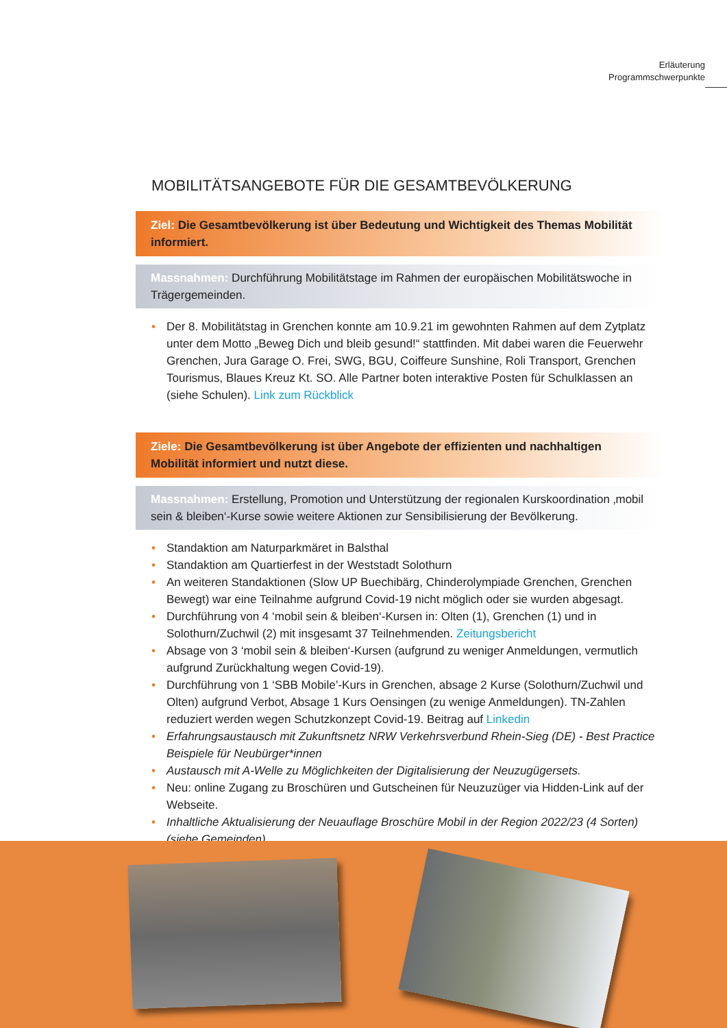Erläuterung
Programmschwerpunkte
MOBILITÄTSANGEBOTE FÜR DIE GESAMTBEVÖLKERUNG
Ziel: Die Gesamtbevölkerung ist über Bedeutung und Wichtigkeit des Themas Mobilität informiert.
Massnahmen: Durchführung Mobilitätstage im Rahmen der europäischen Mobilitätswoche in Trägergemeinden.
Der 8. Mobilitätstag in Grenchen konnte am 10.9.21 im gewohnten Rahmen auf dem Zytplatz unter dem Motto „Beweg Dich und bleib gesund!“ stattfinden. Mit dabei waren die Feuerwehr Grenchen, Jura Garage O. Frei, SWG, BGU, Coiffeure Sunshine, Roli Transport, Grenchen Tourismus, Blaues Kreuz Kt. SO. Alle Partner boten interaktive Posten für Schulklassen an (siehe Schulen). Link zum Rückblick
Ziele: Die Gesamtbevölkerung ist über Angebote der effizienten und nachhaltigen Mobilität informiert und nutzt diese.
Massnahmen: Erstellung, Promotion und Unterstützung der regionalen Kurskoordination ‚mobil sein & bleiben‘-Kurse sowie weitere Aktionen zur Sensibilisierung der Bevölkerung.
Standaktion am Naturparkmäret in Balsthal
Standaktion am Quartierfest in der Weststadt Solothurn
An weiteren Standaktionen (Slow UP Buechibärg, Chinderolympiade Grenchen, Grenchen Bewegt) war eine Teilnahme aufgrund Covid-19 nicht möglich oder sie wurden abgesagt.
Durchführung von 4 ‘mobil sein & bleiben‘-Kursen in: Olten (1), Grenchen (1) und in Solothurn/Zuchwil (2) mit insgesamt 37 Teilnehmenden. Zeitungsbericht
Absage von 3 ‘mobil sein & bleiben‘-Kursen (aufgrund zu weniger Anmeldungen, vermutlich aufgrund Zurückhaltung wegen Covid-19).
Durchführung von 1 ‘SBB Mobile’-Kurs in Grenchen, absage 2 Kurse (Solothurn/Zuchwil und Olten) aufgrund Verbot, Absage 1 Kurs Oensingen (zu wenige Anmeldungen). TN-Zahlen reduziert werden wegen Schutzkonzept Covid-19. Beitrag auf Linkedin
Erfahrungsaustausch mit Zukunftsnetz NRW Verkehrsverbund Rhein-Sieg (DE) - Best Practice Beispiele für Neubürger*innen
Austausch mit A-Welle zu Möglichkeiten der Digitalisierung der Neuzugügersets.
Neu: online Zugang zu Broschüren und Gutscheinen für Neuzuzüger via Hidden-Link auf der Webseite.
Inhaltliche Aktualisierung der Neuauflage Broschüre Mobil in der Region 2022/23 (4 Sorten) (siehe Gemeinden)